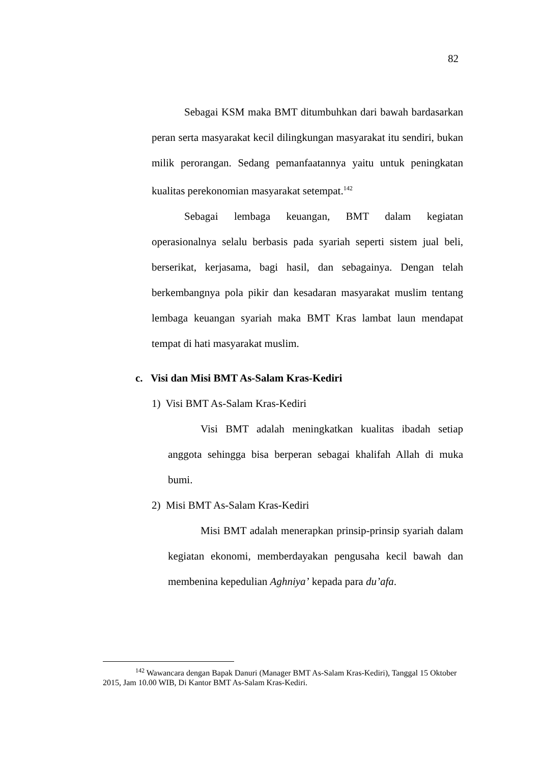82
Sebagai KSM maka BMT ditumbuhkan dari bawah bardasarkan peran serta masyarakat kecil dilingkungan masyarakat itu sendiri, bukan milik perorangan. Sedang pemanfaatannya yaitu untuk peningkatan kualitas perekonomian masyarakat setempat.<sup>142</sup>
Sebagai lembaga keuangan, BMT dalam kegiatan operasionalnya selalu berbasis pada syariah seperti sistem jual beli, berserikat, kerjasama, bagi hasil, dan sebagainya. Dengan telah berkembangnya pola pikir dan kesadaran masyarakat muslim tentang lembaga keuangan syariah maka BMT Kras lambat laun mendapat tempat di hati masyarakat muslim.
c. Visi dan Misi BMT As-Salam Kras-Kediri
1) Visi BMT As-Salam Kras-Kediri
Visi BMT adalah meningkatkan kualitas ibadah setiap anggota sehingga bisa berperan sebagai khalifah Allah di muka bumi.
2) Misi BMT As-Salam Kras-Kediri
Misi BMT adalah menerapkan prinsip-prinsip syariah dalam kegiatan ekonomi, memberdayakan pengusaha kecil bawah dan membenina kepedulian Aghniya’ kepada para du’afa.
<sup>142</sup> Wawancara dengan Bapak Danuri (Manager BMT As-Salam Kras-Kediri), Tanggal 15 Oktober 2015, Jam 10.00 WIB, Di Kantor BMT As-Salam Kras-Kediri.